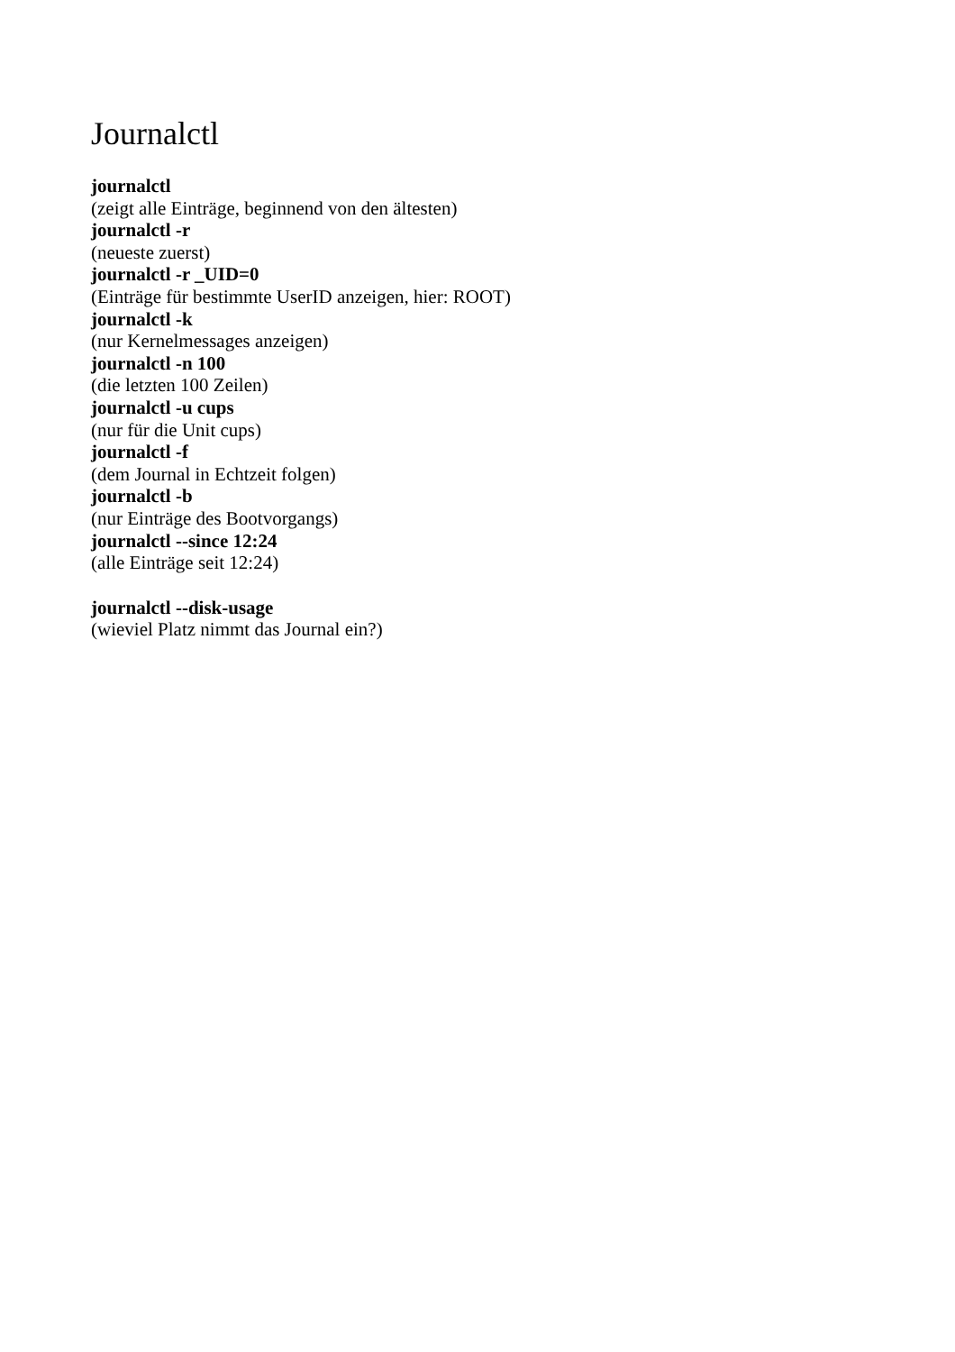Journalctl
journalctl
(zeigt alle Einträge, beginnend von den ältesten)
journalctl -r
(neueste zuerst)
journalctl -r _UID=0
(Einträge für bestimmte UserID anzeigen, hier: ROOT)
journalctl -k
(nur Kernelmessages anzeigen)
journalctl -n 100
(die letzten 100 Zeilen)
journalctl -u cups
(nur für die Unit cups)
journalctl -f
(dem Journal in Echtzeit folgen)
journalctl -b
(nur Einträge des Bootvorgangs)
journalctl --since 12:24
(alle Einträge seit 12:24)
journalctl --disk-usage
(wieviel Platz nimmt das Journal ein?)